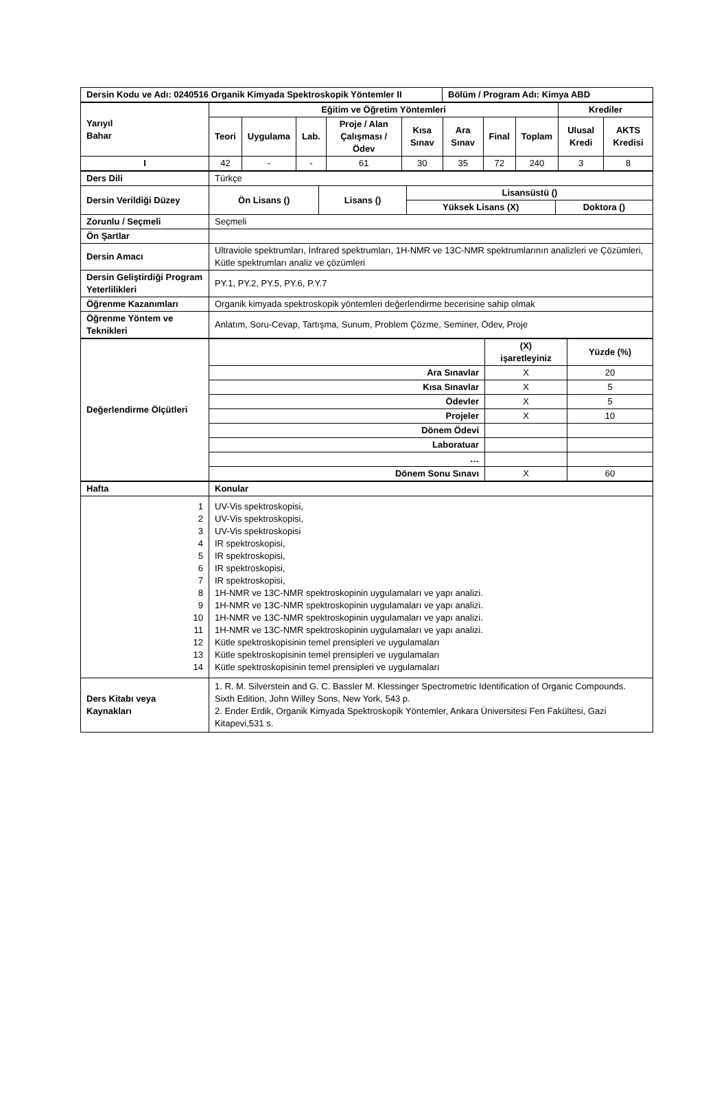| Dersin Kodu ve Adı: 0240516 Organik Kimyada Spektroskopik Yöntemler II | Bölüm / Program Adı: Kimya ABD |
| --- | --- |
| Yarıyıl Bahar | Eğitim ve Öğretim Yöntemleri | | | | | | | | Krediler | |
| --- | --- | --- | --- | --- | --- | --- | --- | --- | --- | --- |
| | Teori | Uygulama | Lab. | Proje / Alan Çalışması / Ödev | Kısa Sınav | Ara Sınav | Final | Toplam | Ulusal Kredi | AKTS Kredisi |
| I | 42 | - | - | 61 | 30 | 35 | 72 | 240 | 3 | 8 |
| Ders Dili | Türkçe | | | |
| Dersin Verildiği Düzey | Ön Lisans () | Lisans () | Lisansüstü () | |
| | | | Yüksek Lisans (X) | Doktora () |
| Zorunlu / Seçmeli | Seçmeli | | | |
| Ön Şartlar | | | | |
| Dersin Amacı | Ultraviole spektrumları, İnfrared spektrumları, 1H-NMR ve 13C-NMR spektrumlarının analizleri ve Çözümleri, Kütle spektrumları analiz ve çözümleri | | | |
| Dersin Geliştirdiği Program Yeterlilikleri | PY.1, PY.2, PY.5, PY.6, P.Y.7 | | | |
| Öğrenme Kazanımları | Organik kimyada spektroskopik yöntemleri değerlendirme becerisine sahip olmak | | | |
| Öğrenme Yöntem ve Teknikleri | Anlatım, Soru-Cevap, Tartışma, Sunum, Problem Çözme, Seminer, Ödev, Proje | | | |
| Değerlendirme Ölçütleri | | (X) işaretleyiniz | Yüzde (%) |
| | Ara Sınavlar | X | 20 |
| | Kısa Sınavlar | X | 5 |
| | Ödevler | X | 5 |
| | Projeler | X | 10 |
| | Dönem Ödevi | | |
| | Laboratuar | | |
| | … | | |
| | Dönem Sonu Sınavı | X | 60 |
| Hafta | Konular |
| --- | --- |
| 1 2 3 4 5 6 7 8 9 10 11 12 13 14 | UV-Vis spektroskopisi, UV-Vis spektroskopisi, UV-Vis spektroskopisi IR spektroskopisi, IR spektroskopisi, IR spektroskopisi, IR spektroskopisi, 1H-NMR ve 13C-NMR spektroskopinin uygulamaları ve yapı analizi. 1H-NMR ve 13C-NMR spektroskopinin uygulamaları ve yapı analizi. 1H-NMR ve 13C-NMR spektroskopinin uygulamaları ve yapı analizi. 1H-NMR ve 13C-NMR spektroskopinin uygulamaları ve yapı analizi. Kütle spektroskopisinin temel prensipleri ve uygulamaları Kütle spektroskopisinin temel prensipleri ve uygulamaları Kütle spektroskopisinin temel prensipleri ve uygulamaları |
| Ders Kitabı veya Kaynakları | 1. R. M. Silverstein and G. C. Bassler M. Klessinger Spectrometric Identification of Organic Compounds. Sixth Edition, John Willey Sons, New York, 543 p. 2. Ender Erdik, Organik Kimyada Spektroskopik Yöntemler, Ankara Üniversitesi Fen Fakültesi, Gazi Kitapevi,531 s. |